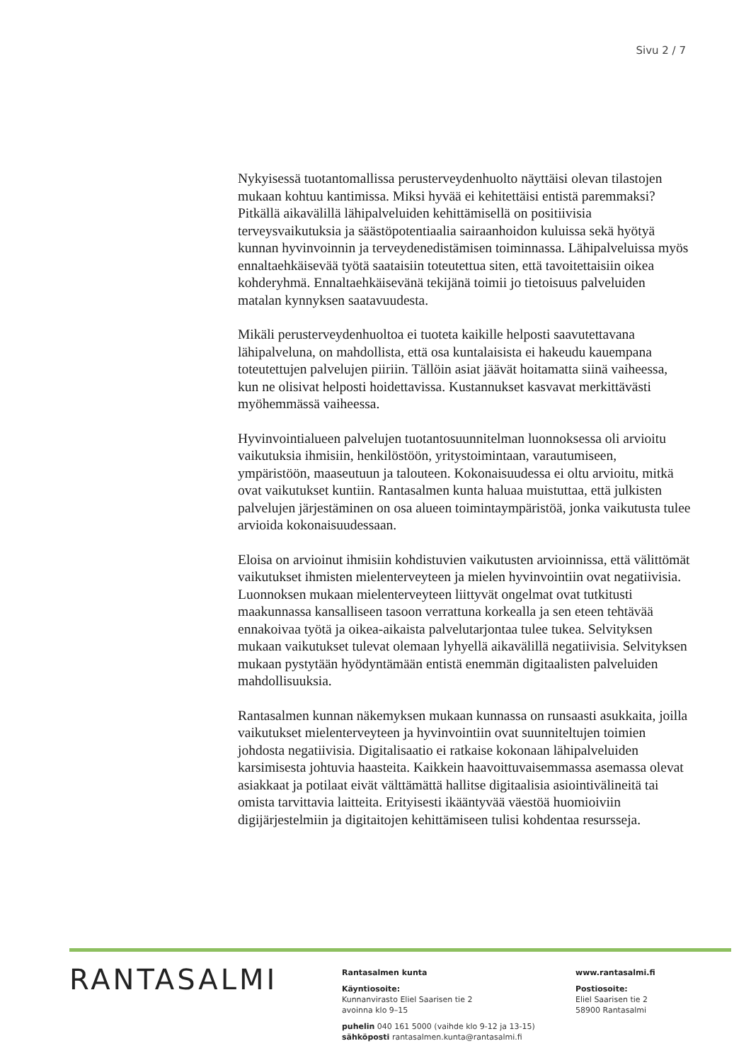Sivu 2 / 7
Nykyisessä tuotantomallissa perusterveydenhuolto näyttäisi olevan tilastojen mukaan kohtuu kantimissa. Miksi hyvää ei kehitettäisi entistä paremmaksi?
Pitkällä aikavälillä lähipalveluiden kehittämisellä on positiivisia terveysvaikutuksia ja säästöpotentiaalia sairaanhoidon kuluissa sekä hyötyä kunnan hyvinvoinnin ja terveydenedistämisen toiminnassa. Lähipalveluissa myös ennaltaehkäisevää työtä saataisiin toteutettua siten, että tavoitettaisiin oikea kohderyhmä. Ennaltaehkäisevänä tekijänä toimii jo tietoisuus palveluiden matalan kynnyksen saatavuudesta.
Mikäli perusterveydenhuoltoa ei tuoteta kaikille helposti saavutettavana lähipalveluna, on mahdollista, että osa kuntalaisista ei hakeudu kauempana toteutettujen palvelujen piiriin. Tällöin asiat jäävät hoitamatta siinä vaiheessa, kun ne olisivat helposti hoidettavissa. Kustannukset kasvavat merkittävästi myöhemmässä vaiheessa.
Hyvinvointialueen palvelujen tuotantosuunnitelman luonnoksessa oli arvioitu vaikutuksia ihmisiin, henkilöstöön, yritystoimintaan, varautumiseen, ympäristöön, maaseutuun ja talouteen. Kokonaisuudessa ei oltu arvioitu, mitkä ovat vaikutukset kuntiin. Rantasalmen kunta haluaa muistuttaa, että julkisten palvelujen järjestäminen on osa alueen toimintaympäristöä, jonka vaikutusta tulee arvioida kokonaisuudessaan.
Eloisa on arvioinut ihmisiin kohdistuvien vaikutusten arvioinnissa, että välittömät vaikutukset ihmisten mielenterveyteen ja mielen hyvinvointiin ovat negatiivisia. Luonnoksen mukaan mielenterveyteen liittyvät ongelmat ovat tutkitusti maakunnassa kansalliseen tasoon verrattuna korkealla ja sen eteen tehtävää ennakoivaa työtä ja oikea-aikaista palvelutarjontaa tulee tukea. Selvityksen mukaan vaikutukset tulevat olemaan lyhyellä aikavälillä negatiivisia. Selvityksen mukaan pystytään hyödyntämään entistä enemmän digitaalisten palveluiden mahdollisuuksia.
Rantasalmen kunnan näkemyksen mukaan kunnassa on runsaasti asukkaita, joilla vaikutukset mielenterveyteen ja hyvinvointiin ovat suunniteltujen toimien johdosta negatiivisia. Digitalisaatio ei ratkaise kokonaan lähipalveluiden karsimisesta johtuvia haasteita. Kaikkein haavoittuvaisemmassa asemassa olevat asiakkaat ja potilaat eivät välttämättä hallitse digitaalisia asiointivälineitä tai omista tarvittavia laitteita. Erityisesti ikääntyvää väestöä huomioiviin digijärjestelmiin ja digitaitojen kehittämiseen tulisi kohdentaa resursseja.
RANTASALMI
Rantasalmen kunta
Käyntiosoite:
Kunnanvirasto Eliel Saarisen tie 2
avoinna klo 9–15
puhelin 040 161 5000 (vaihde klo 9-12 ja 13-15)
sähköposti rantasalmen.kunta@rantasalmi.fi
www.rantasalmi.fi
Postiosoite:
Eliel Saarisen tie 2
58900 Rantasalmi